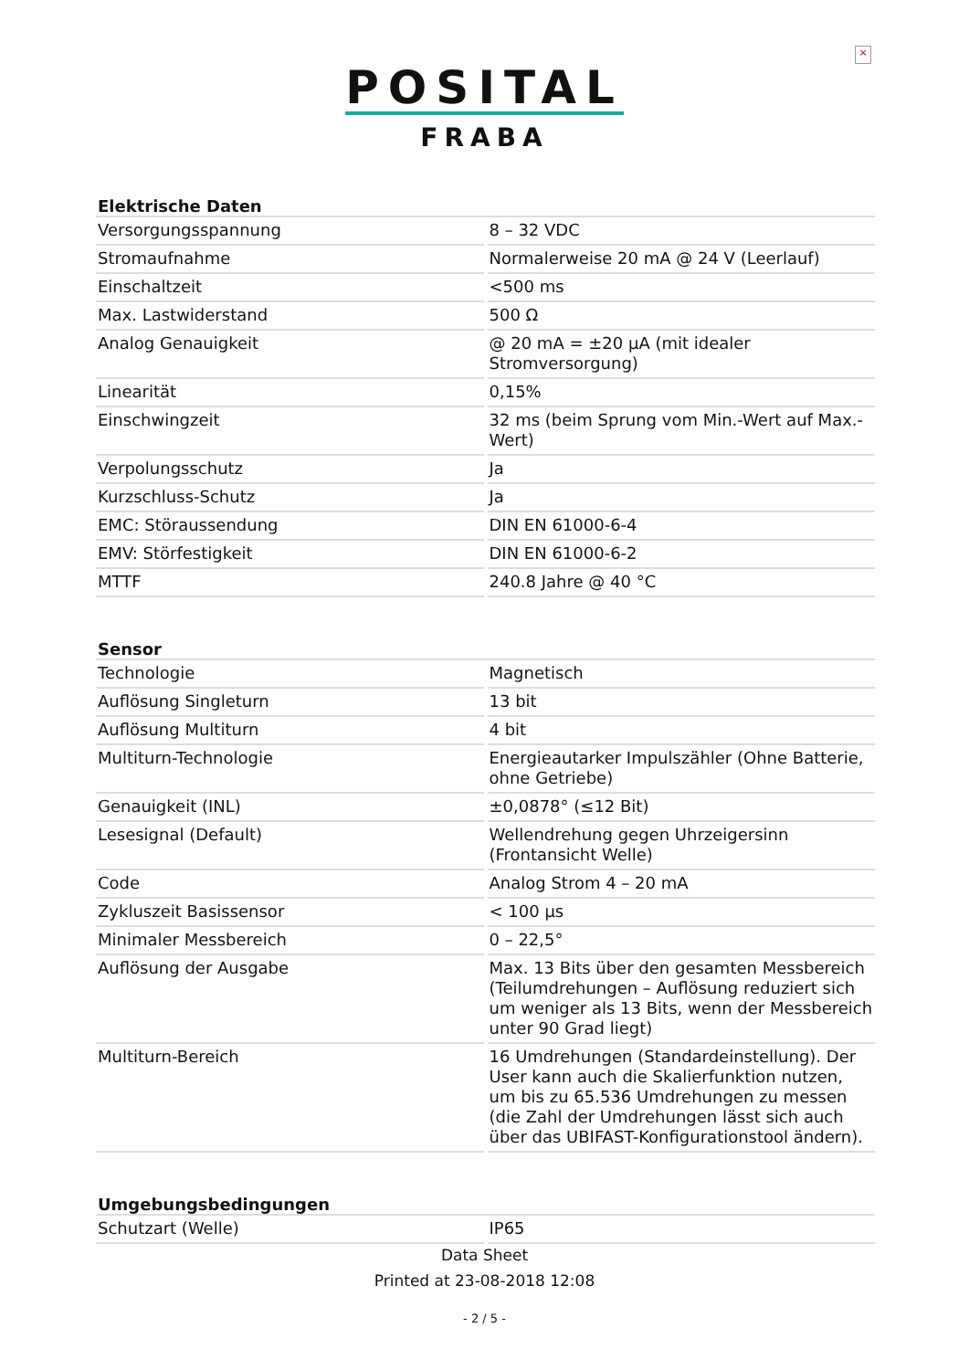×
POSITAL
FRABA
| Elektrische Daten | |
| --- | --- |
| Versorgungsspannung | 8 – 32 VDC |
| Stromaufnahme | Normalerweise 20 mA @ 24 V (Leerlauf) |
| Einschaltzeit | <500 ms |
| Max. Lastwiderstand | 500 Ω |
| Analog Genauigkeit | @ 20 mA = ±20 µA (mit idealer Stromversorgung) |
| Linearität | 0,15% |
| Einschwingzeit | 32 ms (beim Sprung vom Min.-Wert auf Max.-Wert) |
| Verpolungsschutz | Ja |
| Kurzschluss-Schutz | Ja |
| EMC: Störaussendung | DIN EN 61000-6-4 |
| EMV: Störfestigkeit | DIN EN 61000-6-2 |
| MTTF | 240.8 Jahre @ 40 °C |
| Sensor | |
| --- | --- |
| Technologie | Magnetisch |
| Auflösung Singleturn | 13 bit |
| Auflösung Multiturn | 4 bit |
| Multiturn-Technologie | Energieautarker Impulszähler (Ohne Batterie, ohne Getriebe) |
| Genauigkeit (INL) | ±0,0878° (≤12 Bit) |
| Lesesignal (Default) | Wellendrehung gegen Uhrzeigersinn (Frontansicht Welle) |
| Code | Analog Strom 4 – 20 mA |
| Zykluszeit Basissensor | < 100 µs |
| Minimaler Messbereich | 0 – 22,5° |
| Auflösung der Ausgabe | Max. 13 Bits über den gesamten Messbereich (Teilumdrehungen – Auflösung reduziert sich um weniger als 13 Bits, wenn der Messbereich unter 90 Grad liegt) |
| Multiturn-Bereich | 16 Umdrehungen (Standardeinstellung). Der User kann auch die Skalierfunktion nutzen, um bis zu 65.536 Umdrehungen zu messen (die Zahl der Umdrehungen lässt sich auch über das UBIFAST-Konfigurationstool ändern). |
| Umgebungsbedingungen | |
| --- | --- |
| Schutzart (Welle) | IP65 |
Data Sheet
Printed at 23-08-2018 12:08
- 2 / 5 -